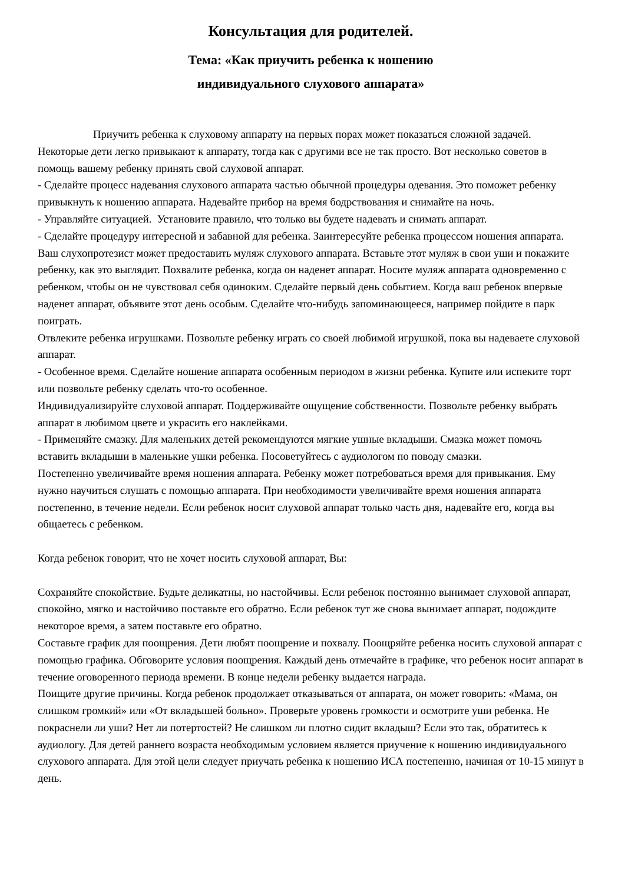Консультация для родителей.
Тема: «Как приучить ребенка к ношению
индивидуального слухового аппарата»
Приучить ребенка к слуховому аппарату на первых порах может показаться сложной задачей. Некоторые дети легко привыкают к аппарату, тогда как с другими все не так просто. Вот несколько советов в помощь вашему ребенку принять свой слуховой аппарат.
- Сделайте процесс надевания слухового аппарата частью обычной процедуры одевания. Это поможет ребенку привыкнуть к ношению аппарата. Надевайте прибор на время бодрствования и снимайте на ночь.
- Управляйте ситуацией. Установите правило, что только вы будете надевать и снимать аппарат.
- Сделайте процедуру интересной и забавной для ребенка. Заинтересуйте ребенка процессом ношения аппарата. Ваш слухопротезист может предоставить муляж слухового аппарата. Вставьте этот муляж в свои уши и покажите ребенку, как это выглядит. Похвалите ребенка, когда он наденет аппарат. Носите муляж аппарата одновременно с ребенком, чтобы он не чувствовал себя одиноким. Сделайте первый день событием. Когда ваш ребенок впервые наденет аппарат, объявите этот день особым. Сделайте что-нибудь запоминающееся, например пойдите в парк поиграть.
Отвлеките ребенка игрушками. Позвольте ребенку играть со своей любимой игрушкой, пока вы надеваете слуховой аппарат.
- Особенное время. Сделайте ношение аппарата особенным периодом в жизни ребенка. Купите или испеките торт или позвольте ребенку сделать что-то особенное.
Индивидуализируйте слуховой аппарат. Поддерживайте ощущение собственности. Позвольте ребенку выбрать аппарат в любимом цвете и украсить его наклейками.
- Применяйте смазку. Для маленьких детей рекомендуются мягкие ушные вкладыши. Смазка может помочь вставить вкладыши в маленькие ушки ребенка. Посоветуйтесь с аудиологом по поводу смазки.
Постепенно увеличивайте время ношения аппарата. Ребенку может потребоваться время для привыкания. Ему нужно научиться слушать с помощью аппарата. При необходимости увеличивайте время ношения аппарата постепенно, в течение недели. Если ребенок носит слуховой аппарат только часть дня, надевайте его, когда вы общаетесь с ребенком.
Когда ребенок говорит, что не хочет носить слуховой аппарат, Вы:
Сохраняйте спокойствие. Будьте деликатны, но настойчивы. Если ребенок постоянно вынимает слуховой аппарат, спокойно, мягко и настойчиво поставьте его обратно. Если ребенок тут же снова вынимает аппарат, подождите некоторое время, а затем поставьте его обратно.
Составьте график для поощрения. Дети любят поощрение и похвалу. Поощряйте ребенка носить слуховой аппарат с помощью графика. Обговорите условия поощрения. Каждый день отмечайте в графике, что ребенок носит аппарат в течение оговоренного периода времени. В конце недели ребенку выдается награда.
Поищите другие причины. Когда ребенок продолжает отказываться от аппарата, он может говорить: «Мама, он слишком громкий» или «От вкладышей больно». Проверьте уровень громкости и осмотрите уши ребенка. Не покраснели ли уши? Нет ли потертостей? Не слишком ли плотно сидит вкладыш? Если это так, обратитесь к аудиологу. Для детей раннего возраста необходимым условием является приучение к ношению индивидуального слухового аппарата. Для этой цели следует приучать ребенка к ношению ИСА постепенно, начиная от 10-15 минут в день.